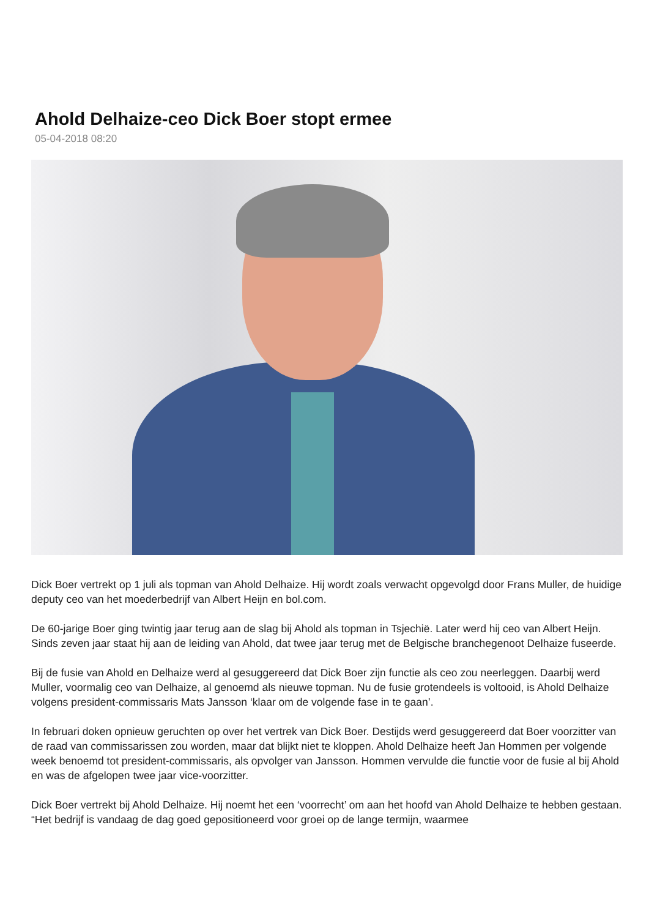Ahold Delhaize-ceo Dick Boer stopt ermee
05-04-2018 08:20
Dick Boer vertrekt op 1 juli als topman van Ahold Delhaize. Hij wordt zoals verwacht opgevolgd door Frans Muller, de huidige deputy ceo van het moederbedrijf van Albert Heijn en bol.com.
De 60-jarige Boer ging twintig jaar terug aan de slag bij Ahold als topman in Tsjechië. Later werd hij ceo van Albert Heijn. Sinds zeven jaar staat hij aan de leiding van Ahold, dat twee jaar terug met de Belgische branchegenoot Delhaize fuseerde.
Bij de fusie van Ahold en Delhaize werd al gesuggereerd dat Dick Boer zijn functie als ceo zou neerleggen. Daarbij werd Muller, voormalig ceo van Delhaize, al genoemd als nieuwe topman. Nu de fusie grotendeels is voltooid, is Ahold Delhaize volgens president-commissaris Mats Jansson ‘klaar om de volgende fase in te gaan’.
In februari doken opnieuw geruchten op over het vertrek van Dick Boer. Destijds werd gesuggereerd dat Boer voorzitter van de raad van commissarissen zou worden, maar dat blijkt niet te kloppen. Ahold Delhaize heeft Jan Hommen per volgende week benoemd tot president-commissaris, als opvolger van Jansson. Hommen vervulde die functie voor de fusie al bij Ahold en was de afgelopen twee jaar vice-voorzitter.
Dick Boer vertrekt bij Ahold Delhaize. Hij noemt het een ‘voorrecht’ om aan het hoofd van Ahold Delhaize te hebben gestaan. “Het bedrijf is vandaag de dag goed gepositioneerd voor groei op de lange termijn, waarmee